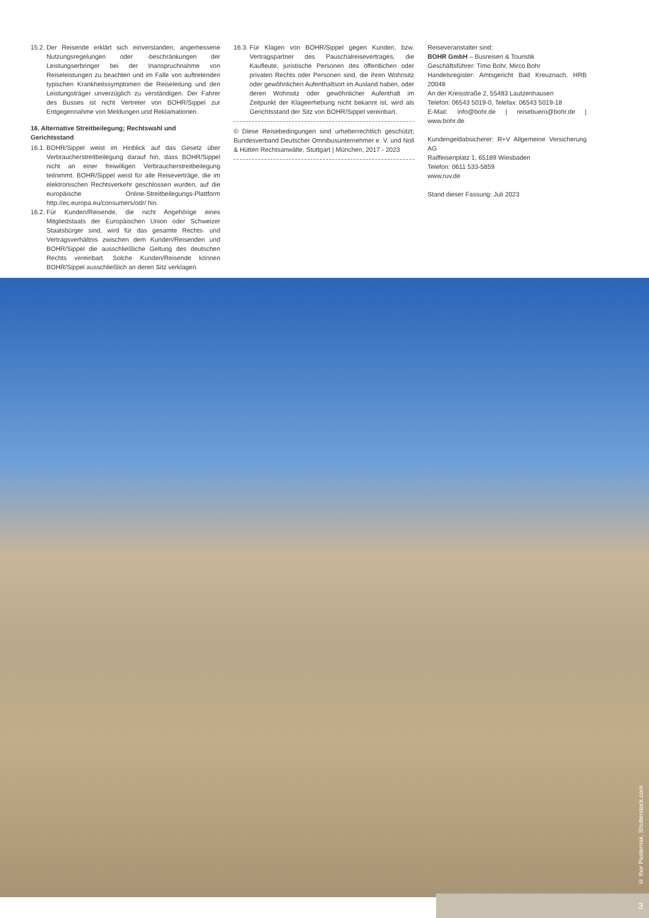15.2.
Der Reisende erklärt sich einverstanden, angemessene Nutzungsregelungen oder -beschränkungen der Leistungserbringer bei der Inanspruchnahme von Reiseleistungen zu beachten und im Falle von auftretenden typischen Krankheitssymptomen die Reiseleitung und den Leistungsträger unverzüglich zu verständigen. Der Fahrer des Busses ist nicht Vertreter von BOHR/Sippel zur Entgegennahme von Meldungen und Reklamationen.
16. Alternative Streitbeilegung; Rechtswahl und Gerichtsstand
16.1.
BOHR/Sippel weist im Hinblick auf das Gesetz über Verbraucherstreitbeilegung darauf hin, dass BOHR/Sippel nicht an einer freiwilligen Verbraucherstreitbeilegung teilnimmt. BOHR/Sippel weist für alle Reiseverträge, die im elektronischen Rechtsverkehr geschlossen wurden, auf die europäische Online-Streitbeilegungs-Plattform http://ec.europa.eu/consumers/odr/ hin.
16.2.
Für Kunden/Reisende, die nicht Angehörige eines Mitgliedstaats der Europäischen Union oder Schweizer Staatsbürger sind, wird für das gesamte Rechts- und Vertragsverhältnis zwischen dem Kunden/Reisenden und BOHR/Sippel die ausschließliche Geltung des deutschen Rechts vereinbart. Solche Kunden/Reisende können BOHR/Sippel ausschließlich an deren Sitz verklagen.
16.3.
Für Klagen von BOHR/Sippel gegen Kunden, bzw. Vertragspartner des Pauschalreisevertrages, die Kaufleute, juristische Personen des öffentlichen oder privaten Rechts oder Personen sind, die ihren Wohnsitz oder gewöhnlichen Aufenthaltsort im Ausland haben, oder deren Wohnsitz oder gewöhnlicher Aufenthalt im Zeitpunkt der Klageerhebung nicht bekannt ist, wird als Gerichtsstand der Sitz von BOHR/Sippel vereinbart.
© Diese Reisebedingungen sind urheberrechtlich geschützt; Bundesverband Deutscher Omnibusunternehmer e. V. und Noll & Hütten Rechtsanwälte, Stuttgart | München, 2017 - 2023
Reiseveranstalter sind:
BOHR GmbH – Busreisen & Touristik
Geschäftsführer: Timo Bohr, Mirco Bohr
Handelsregister: Amtsgericht Bad Kreuznach, HRB 20048
An der Kreisstraße 2, 55483 Lautzenhausen
Telefon: 06543 5019-0, Telefax: 06543 5019-18
E-Mail: info@bohr.de | reisebuero@bohr.de | www.bohr.de
Kundengeldabsicherer: R+V Allgemeine Versicherung AG
Raiffeisenplatz 1, 65189 Wiesbaden
Telefon: 0611 533-5859
www.ruv.de
Stand dieser Fassung: Juli 2023
© Ihor Pasternak, Shutterstock.com
3